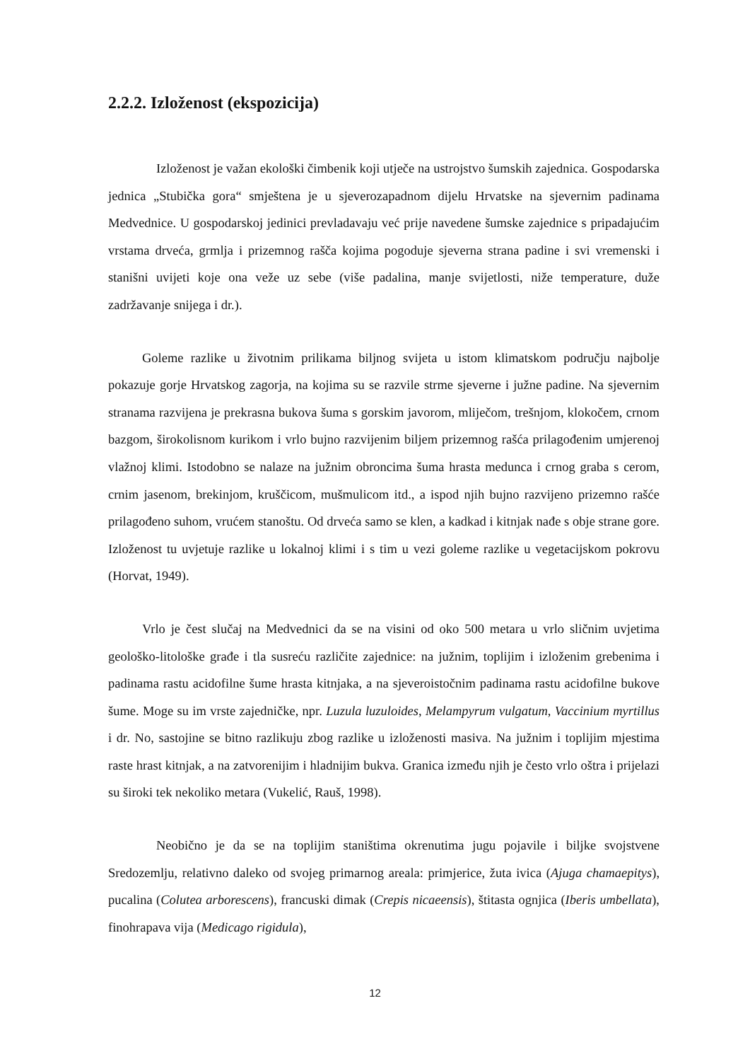2.2.2. Izloženost (ekspozicija)
Izloženost je važan ekološki čimbenik koji utječe na ustrojstvo šumskih zajednica. Gospodarska jednica „Stubička gora“ smještena je u sjeverozapadnom dijelu Hrvatske na sjevernim padinama Medvednice. U gospodarskoj jedinici prevladavaju već prije navedene šumske zajednice s pripadajućim vrstama drveća, grmlja i prizemnog rašča kojima pogoduje sjeverna strana padine i svi vremenski i stanišni uvijeti koje ona veže uz sebe (više padalina, manje svijetlosti, niže temperature, duže zadržavanje snijega i dr.).
Goleme razlike u životnim prilikama biljnog svijeta u istom klimatskom području najbolje pokazuje gorje Hrvatskog zagorja, na kojima su se razvile strme sjeverne i južne padine. Na sjevernim stranama razvijena je prekrasna bukova šuma s gorskim javorom, mliječom, trešnjom, klokočem, crnom bazgom, širokolisnom kurikom i vrlo bujno razvijenim biljem prizemnog rašća prilagođenim umjerenoj vlažnoj klimi. Istodobno se nalaze na južnim obroncima šuma hrasta medunca i crnog graba s cerom, crnim jasenom, brekinjom, kruščicom, mušmulicom itd., a ispod njih bujno razvijeno prizemno rašće prilagođeno suhom, vrućem stanoštu. Od drveća samo se klen, a kadkad i kitnjak nađe s obje strane gore. Izloženost tu uvjetuje razlike u lokalnoj klimi i s tim u vezi goleme razlike u vegetacijskom pokrovu (Horvat, 1949).
Vrlo je čest slučaj na Medvednici da se na visini od oko 500 metara u vrlo sličnim uvjetima geološko-litološke građe i tla susreću različite zajednice: na južnim, toplijim i izloženim grebenima i padinama rastu acidofilne šume hrasta kitnjaka, a na sjeveroistočnim padinama rastu acidofilne bukove šume. Moge su im vrste zajedničke, npr. Luzula luzuloides, Melampyrum vulgatum, Vaccinium myrtillus i dr. No, sastojine se bitno razlikuju zbog razlike u izloženosti masiva. Na južnim i toplijim mjestima raste hrast kitnjak, a na zatvorenijim i hladnijim bukva. Granica između njih je često vrlo oštra i prijelazi su široki tek nekoliko metara (Vukelić, Rauš, 1998).
Neobično je da se na toplijim staništima okrenutima jugu pojavile i biljke svojstvene Sredozemlju, relativno daleko od svojeg primarnog areala: primjerice, žuta ivica (Ajuga chamaepitys), pucalina (Colutea arborescens), francuski dimak (Crepis nicaeensis), štitasta ognjica (Iberis umbellata), finohrapava vija (Medicago rigidula),
12